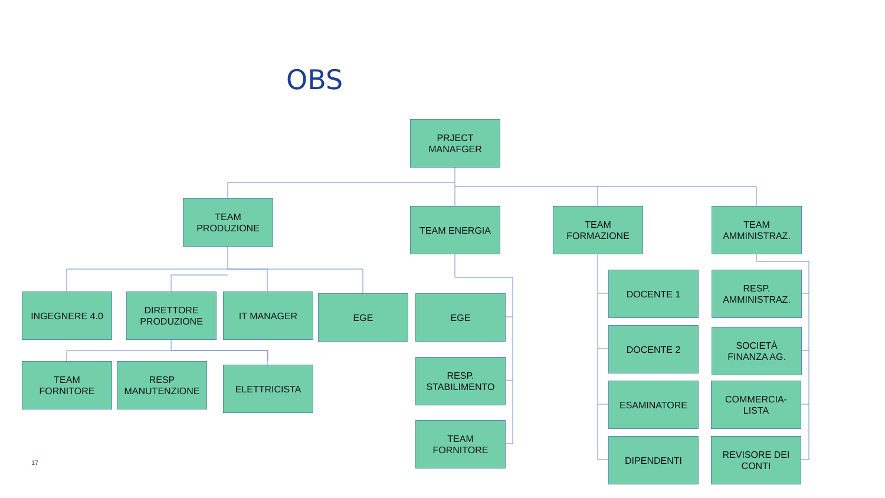OBS
PRJECT
MANAFGER
TEAM
PRODUZIONE
TEAM ENERGIA
TEAM
FORMAZIONE
TEAM
AMMINISTRAZ.
INGEGNERE 4.0
DIRETTORE
PRODUZIONE
IT MANAGER EGE EGE
DOCENTE 1
RESP.
AMMINISTRAZ.
DOCENTE 2
SOCIETÀ
FINANZA AG.
TEAM
FORNITORE
RESP
MANUTENZIONE
ELETTRICISTA
RESP.
STABILIMENTO
ESAMINATORE
COMMERCIA-
LISTA
TEAM
FORNITORE
DIPENDENTI
REVISORE DEI
CONTI
17